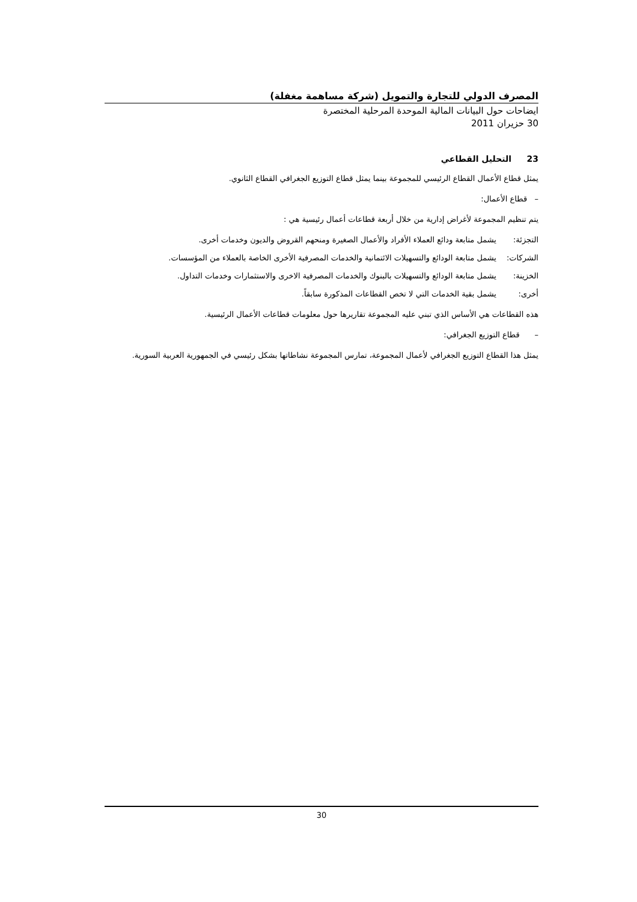المصرف الدولي للتجارة والتمويل (شركة مساهمة مغفلة)
ايضاحات حول البيانات المالية الموحدة المرحلية المختصرة
30 حزيران 2011
23 التحليل القطاعي
يمثل قطاع الأعمال القطاع الرئيسي للمجموعة بينما يمثل قطاع التوزيع الجغرافي القطاع الثانوي.
– قطاع الأعمال:
يتم تنظيم المجموعة لأغراض إدارية من خلال أربعة قطاعات أعمال رئيسية هي :
التجزئة: يشمل متابعة ودائع العملاء الأفراد والأعمال الصغيرة ومنحهم القروض والديون وخدمات أخرى.
الشركات: يشمل متابعة الودائع والتسهيلات الائتمانية والخدمات المصرفية الأخرى الخاصة بالعملاء من المؤسسات.
الخزينة: يشمل متابعة الودائع والتسهيلات بالبنوك والخدمات المصرفية الاخرى والاستثمارات وخدمات التداول.
أخرى: يشمل بقية الخدمات التي لا تخص القطاعات المذكورة سابقاً.
هذه القطاعات هي الأساس الذي تبني عليه المجموعة تقاريرها حول معلومات قطاعات الأعمال الرئيسية.
– قطاع التوزيع الجغرافي:
يمثل هذا القطاع التوزيع الجغرافي لأعمال المجموعة، تمارس المجموعة نشاطاتها بشكل رئيسي في الجمهورية العربية السورية.
30